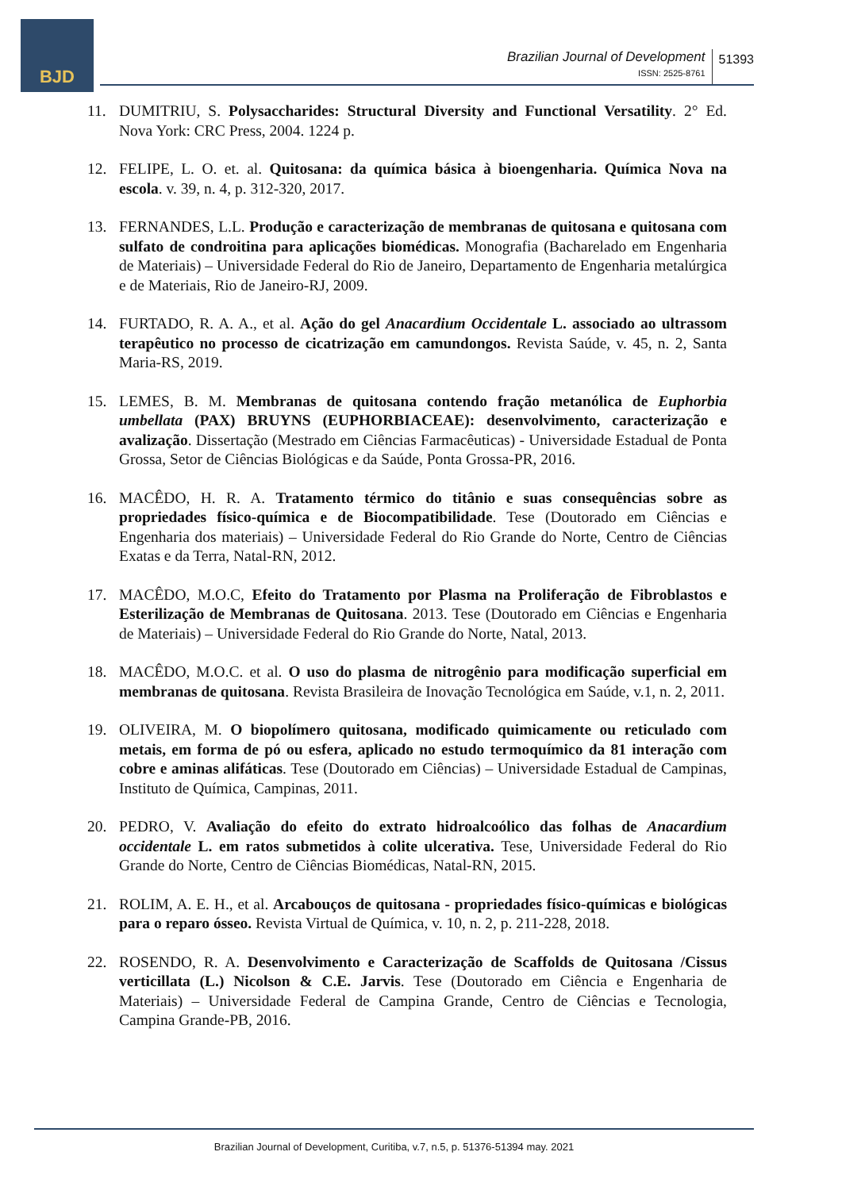BJD
Brazilian Journal of Development
ISSN: 2525-8761
51393
11. DUMITRIU, S. Polysaccharides: Structural Diversity and Functional Versatility. 2° Ed. Nova York: CRC Press, 2004. 1224 p.
12. FELIPE, L. O. et. al. Quitosana: da química básica à bioengenharia. Química Nova na escola. v. 39, n. 4, p. 312-320, 2017.
13. FERNANDES, L.L. Produção e caracterização de membranas de quitosana e quitosana com sulfato de condroitina para aplicações biomédicas. Monografia (Bacharelado em Engenharia de Materiais) – Universidade Federal do Rio de Janeiro, Departamento de Engenharia metalúrgica e de Materiais, Rio de Janeiro-RJ, 2009.
14. FURTADO, R. A. A., et al. Ação do gel Anacardium Occidentale L. associado ao ultrassom terapêutico no processo de cicatrização em camundongos. Revista Saúde, v. 45, n. 2, Santa Maria-RS, 2019.
15. LEMES, B. M. Membranas de quitosana contendo fração metanólica de Euphorbia umbellata (PAX) BRUYNS (EUPHORBIACEAE): desenvolvimento, caracterização e avalização. Dissertação (Mestrado em Ciências Farmacêuticas) - Universidade Estadual de Ponta Grossa, Setor de Ciências Biológicas e da Saúde, Ponta Grossa-PR, 2016.
16. MACÊDO, H. R. A. Tratamento térmico do titânio e suas consequências sobre as propriedades físico-química e de Biocompatibilidade. Tese (Doutorado em Ciências e Engenharia dos materiais) – Universidade Federal do Rio Grande do Norte, Centro de Ciências Exatas e da Terra, Natal-RN, 2012.
17. MACÊDO, M.O.C, Efeito do Tratamento por Plasma na Proliferação de Fibroblastos e Esterilização de Membranas de Quitosana. 2013. Tese (Doutorado em Ciências e Engenharia de Materiais) – Universidade Federal do Rio Grande do Norte, Natal, 2013.
18. MACÊDO, M.O.C. et al. O uso do plasma de nitrogênio para modificação superficial em membranas de quitosana. Revista Brasileira de Inovação Tecnológica em Saúde, v.1, n. 2, 2011.
19. OLIVEIRA, M. O biopolímero quitosana, modificado quimicamente ou reticulado com metais, em forma de pó ou esfera, aplicado no estudo termoquímico da 81 interação com cobre e aminas alifáticas. Tese (Doutorado em Ciências) – Universidade Estadual de Campinas, Instituto de Química, Campinas, 2011.
20. PEDRO, V. Avaliação do efeito do extrato hidroalcoólico das folhas de Anacardium occidentale L. em ratos submetidos à colite ulcerativa. Tese, Universidade Federal do Rio Grande do Norte, Centro de Ciências Biomédicas, Natal-RN, 2015.
21. ROLIM, A. E. H., et al. Arcabouços de quitosana - propriedades físico-químicas e biológicas para o reparo ósseo. Revista Virtual de Química, v. 10, n. 2, p. 211-228, 2018.
22. ROSENDO, R. A. Desenvolvimento e Caracterização de Scaffolds de Quitosana /Cissus verticillata (L.) Nicolson & C.E. Jarvis. Tese (Doutorado em Ciência e Engenharia de Materiais) – Universidade Federal de Campina Grande, Centro de Ciências e Tecnologia, Campina Grande-PB, 2016.
Brazilian Journal of Development, Curitiba, v.7, n.5, p. 51376-51394 may. 2021